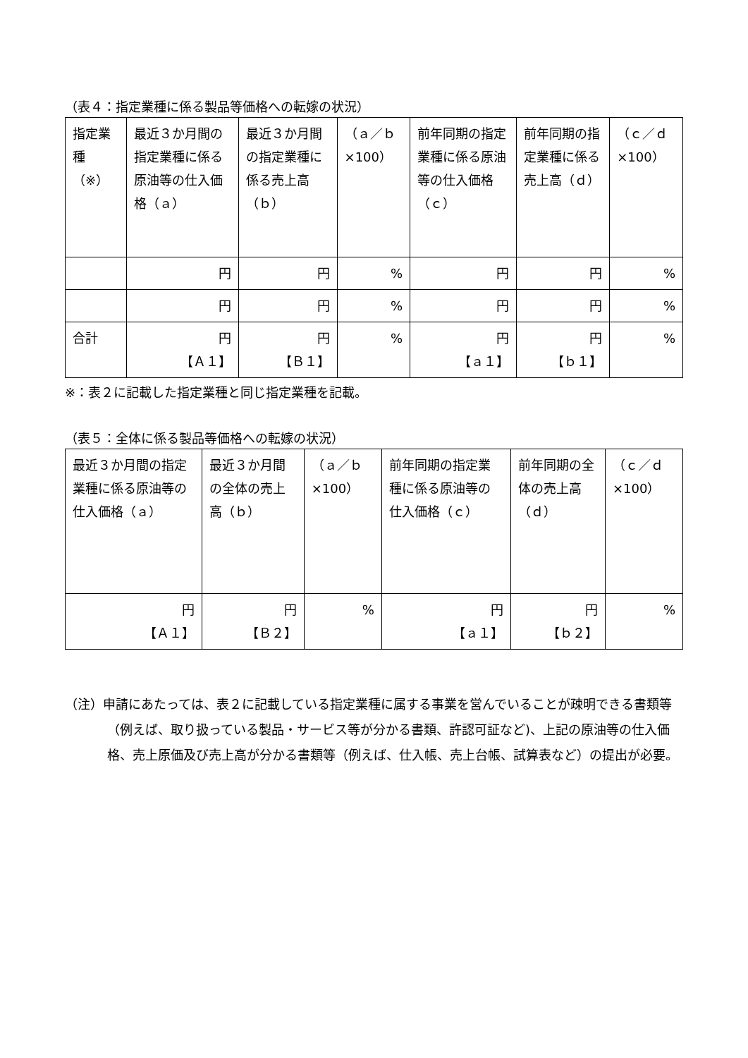（表４：指定業種に係る製品等価格への転嫁の状況）
| 指定業種（※） | 最近３か月間の指定業種に係る原油等の仕入価格（ａ） | 最近３か月間の指定業種に係る売上高（ｂ） | （ａ／ｂ×100） | 前年同期の指定業種に係る原油等の仕入価格（ｃ） | 前年同期の指定業種に係る売上高（ｄ） | （ｃ／ｄ×100） |
| --- | --- | --- | --- | --- | --- | --- |
| | 円 | 円 | % | 円 | 円 | % |
| | 円 | 円 | % | 円 | 円 | % |
| 合計 | 円 【Ａ１】 | 円 【Ｂ１】 | % | 円 【ａ１】 | 円 【ｂ１】 | % |
※：表２に記載した指定業種と同じ指定業種を記載。
（表５：全体に係る製品等価格への転嫁の状況）
| 最近３か月間の指定業種に係る原油等の仕入価格（ａ） | 最近３か月間の全体の売上高（ｂ） | （ａ／ｂ×100） | 前年同期の指定業種に係る原油等の仕入価格（ｃ） | 前年同期の全体の売上高（ｄ） | （ｃ／ｄ×100） |
| --- | --- | --- | --- | --- | --- |
| 円 【Ａ１】 | 円 【Ｂ２】 | % | 円 【ａ１】 | 円 【ｂ２】 | % |
（注）申請にあたっては、表２に記載している指定業種に属する事業を営んでいることが疎明できる書類等（例えば、取り扱っている製品・サービス等が分かる書類、許認可証など)、上記の原油等の仕入価格、売上原価及び売上高が分かる書類等（例えば、仕入帳、売上台帳、試算表など）の提出が必要。